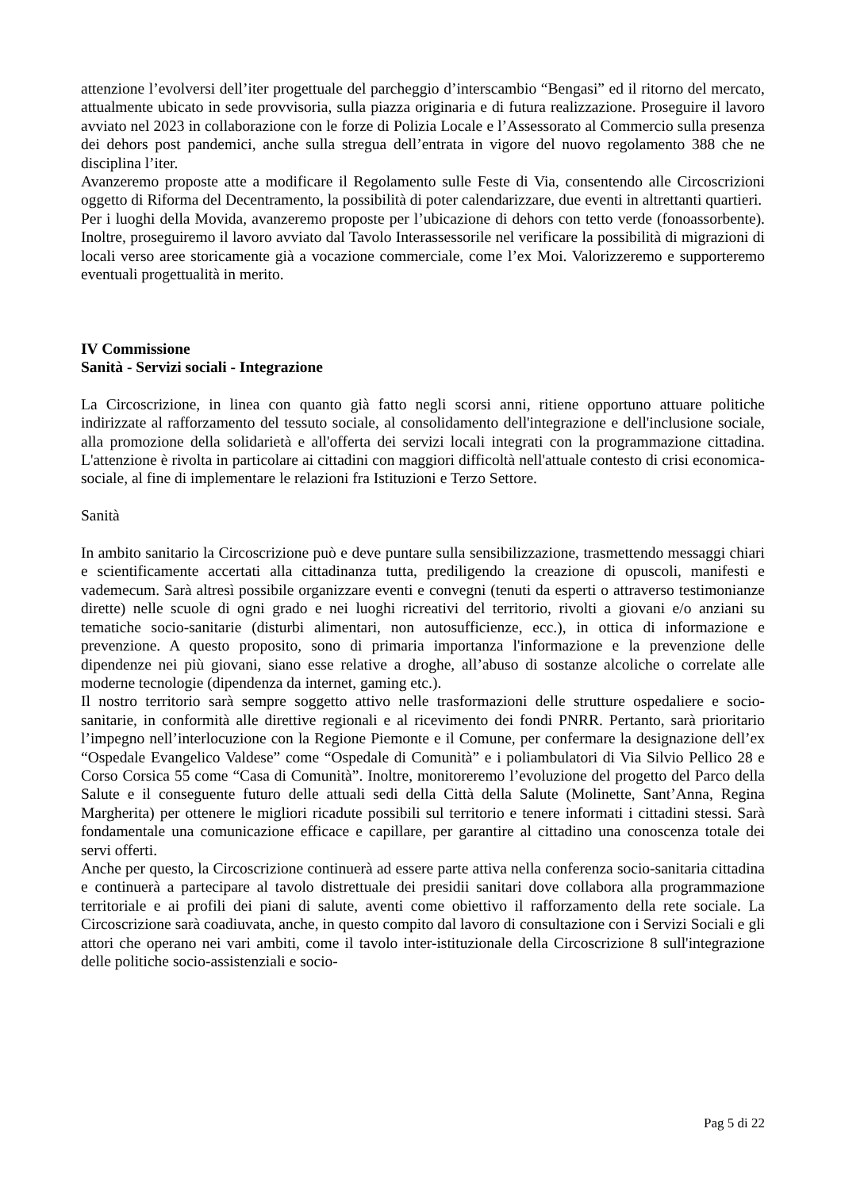attenzione l’evolversi dell’iter progettuale del parcheggio d’interscambio “Bengasi” ed il ritorno del mercato, attualmente ubicato in sede provvisoria, sulla piazza originaria e di futura realizzazione. Proseguire il lavoro avviato nel 2023 in collaborazione con le forze di Polizia Locale e l’Assessorato al Commercio sulla presenza dei dehors post pandemici, anche sulla stregua dell’entrata in vigore del nuovo regolamento 388 che ne disciplina l’iter.
Avanzeremo proposte atte a modificare il Regolamento sulle Feste di Via, consentendo alle Circoscrizioni oggetto di Riforma del Decentramento, la possibilità di poter calendarizzare, due eventi in altrettanti quartieri.
Per i luoghi della Movida, avanzeremo proposte per l’ubicazione di dehors con tetto verde (fonoassorbente). Inoltre, proseguiremo il lavoro avviato dal Tavolo Interassessorile nel verificare la possibilità di migrazioni di locali verso aree storicamente già a vocazione commerciale, come l’ex Moi. Valorizzeremo e supporteremo eventuali progettualità in merito.
IV Commissione
Sanità - Servizi sociali - Integrazione
La Circoscrizione, in linea con quanto già fatto negli scorsi anni, ritiene opportuno attuare politiche indirizzate al rafforzamento del tessuto sociale, al consolidamento dell'integrazione e dell'inclusione sociale, alla promozione della solidarietà e all'offerta dei servizi locali integrati con la programmazione cittadina. L'attenzione è rivolta in particolare ai cittadini con maggiori difficoltà nell'attuale contesto di crisi economica-sociale, al fine di implementare le relazioni fra Istituzioni e Terzo Settore.
Sanità
In ambito sanitario la Circoscrizione può e deve puntare sulla sensibilizzazione, trasmettendo messaggi chiari e scientificamente accertati alla cittadinanza tutta, prediligendo la creazione di opuscoli, manifesti e vademecum. Sarà altresì possibile organizzare eventi e convegni (tenuti da esperti o attraverso testimonianze dirette) nelle scuole di ogni grado e nei luoghi ricreativi del territorio, rivolti a giovani e/o anziani su tematiche socio-sanitarie (disturbi alimentari, non autosufficienze, ecc.), in ottica di informazione e prevenzione. A questo proposito, sono di primaria importanza l'informazione e la prevenzione delle dipendenze nei più giovani, siano esse relative a droghe, all’abuso di sostanze alcoliche o correlate alle moderne tecnologie (dipendenza da internet, gaming etc.).
Il nostro territorio sarà sempre soggetto attivo nelle trasformazioni delle strutture ospedaliere e socio-sanitarie, in conformità alle direttive regionali e al ricevimento dei fondi PNRR. Pertanto, sarà prioritario l’impegno nell’interlocuzione con la Regione Piemonte e il Comune, per confermare la designazione dell’ex “Ospedale Evangelico Valdese” come “Ospedale di Comunità” e i poliambulatori di Via Silvio Pellico 28 e Corso Corsica 55 come “Casa di Comunità”. Inoltre, monitoreremo l’evoluzione del progetto del Parco della Salute e il conseguente futuro delle attuali sedi della Città della Salute (Molinette, Sant’Anna, Regina Margherita) per ottenere le migliori ricadute possibili sul territorio e tenere informati i cittadini stessi. Sarà fondamentale una comunicazione efficace e capillare, per garantire al cittadino una conoscenza totale dei servi offerti.
Anche per questo, la Circoscrizione continuerà ad essere parte attiva nella conferenza socio-sanitaria cittadina e continuerà a partecipare al tavolo distrettuale dei presidii sanitari dove collabora alla programmazione territoriale e ai profili dei piani di salute, aventi come obiettivo il rafforzamento della rete sociale. La Circoscrizione sarà coadiuvata, anche, in questo compito dal lavoro di consultazione con i Servizi Sociali e gli attori che operano nei vari ambiti, come il tavolo inter-istituzionale della Circoscrizione 8 sull'integrazione delle politiche socio-assistenziali e socio-
Pag 5 di 22